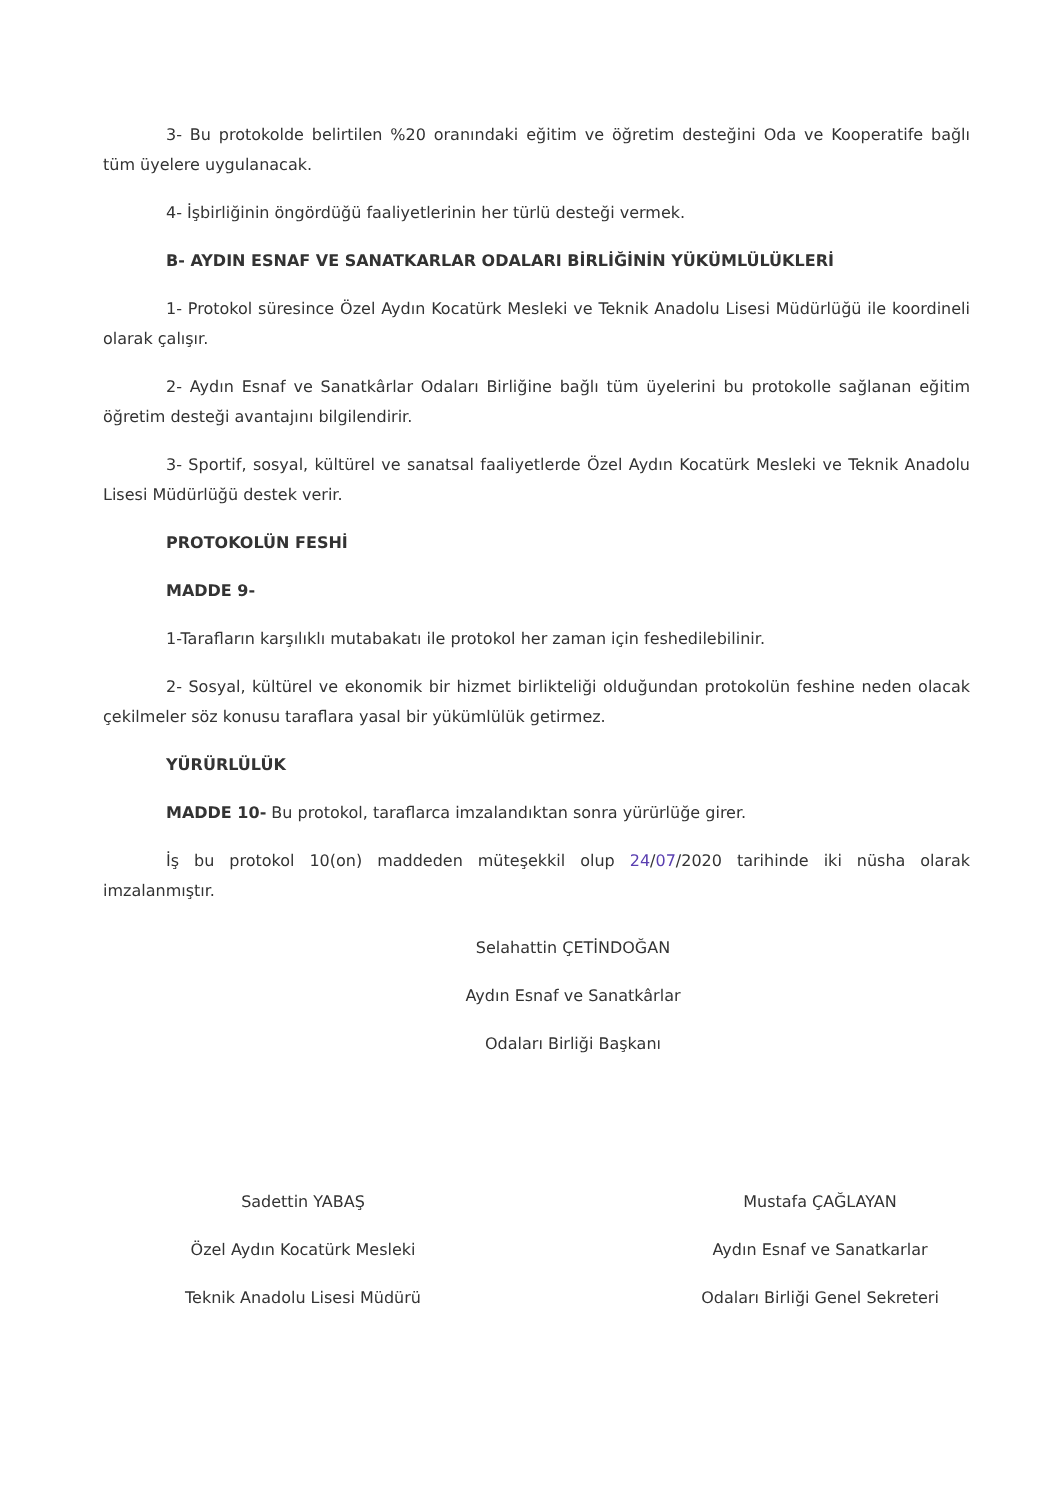3- Bu protokolde belirtilen %20 oranındaki eğitim ve öğretim desteğini Oda ve Kooperatife bağlı tüm üyelere uygulanacak.
4- İşbirliğinin öngördüğü faaliyetlerinin her türlü desteği vermek.
B- AYDIN ESNAF VE SANATKARLAR ODALARI BİRLİĞİNİN YÜKÜMLÜLÜKLERİ
1- Protokol süresince Özel Aydın Kocatürk Mesleki ve Teknik Anadolu Lisesi Müdürlüğü ile koordineli olarak çalışır.
2- Aydın Esnaf ve Sanatkârlar Odaları Birliğine bağlı tüm üyelerini bu protokolle sağlanan eğitim öğretim desteği avantajını bilgilendirir.
3- Sportif, sosyal, kültürel ve sanatsal faaliyetlerde Özel Aydın Kocatürk Mesleki ve Teknik Anadolu Lisesi Müdürlüğü destek verir.
PROTOKOLÜN FESHİ
MADDE 9-
1-Tarafların karşılıklı mutabakatı ile protokol her zaman için feshedilebilinir.
2- Sosyal, kültürel ve ekonomik bir hizmet birlikteliği olduğundan protokolün feshine neden olacak çekilmeler söz konusu taraflara yasal bir yükümlülük getirmez.
YÜRÜRLÜLÜK
MADDE 10- Bu protokol, taraflarca imzalandıktan sonra yürürlüğe girer.
İş bu protokol 10(on) maddeden müteşekkil olup 24/07/2020 tarihinde iki nüsha olarak imzalanmıştır.
Selahattin ÇETİNDOĞAN
Aydın Esnaf ve Sanatkârlar
Odaları Birliği Başkanı
Sadettin YABAŞ
Özel Aydın Kocatürk Mesleki
Teknik Anadolu Lisesi Müdürü
Mustafa ÇAĞLAYAN
Aydın Esnaf ve Sanatkarlar
Odaları Birliği Genel Sekreteri